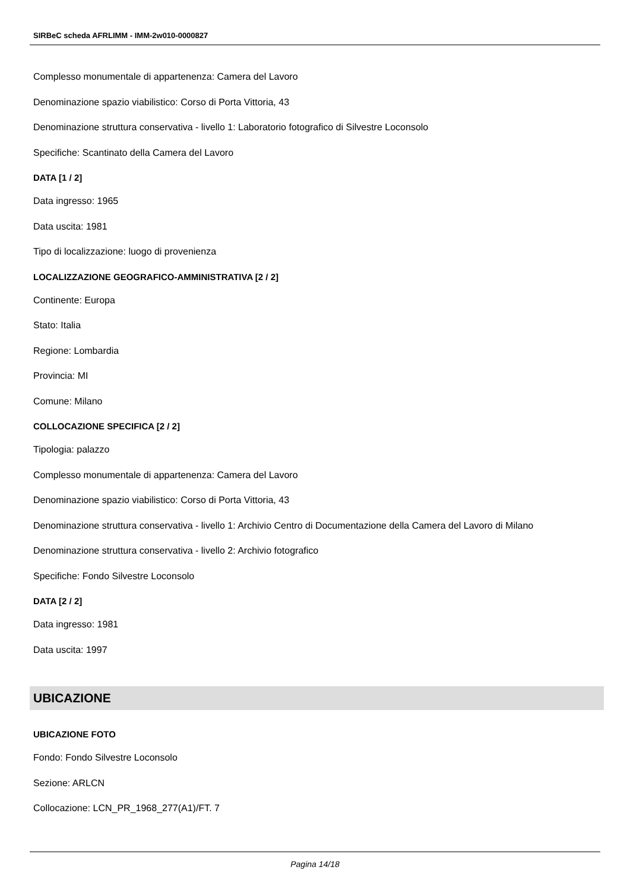SIRBeC scheda AFRLIMM - IMM-2w010-0000827
Complesso monumentale di appartenenza: Camera del Lavoro
Denominazione spazio viabilistico: Corso di Porta Vittoria, 43
Denominazione struttura conservativa - livello 1: Laboratorio fotografico di Silvestre Loconsolo
Specifiche: Scantinato della Camera del Lavoro
DATA [1 / 2]
Data ingresso: 1965
Data uscita: 1981
Tipo di localizzazione: luogo di provenienza
LOCALIZZAZIONE GEOGRAFICO-AMMINISTRATIVA [2 / 2]
Continente: Europa
Stato: Italia
Regione: Lombardia
Provincia: MI
Comune: Milano
COLLOCAZIONE SPECIFICA [2 / 2]
Tipologia: palazzo
Complesso monumentale di appartenenza: Camera del Lavoro
Denominazione spazio viabilistico: Corso di Porta Vittoria, 43
Denominazione struttura conservativa - livello 1: Archivio Centro di Documentazione della Camera del Lavoro di Milano
Denominazione struttura conservativa - livello 2: Archivio fotografico
Specifiche: Fondo Silvestre Loconsolo
DATA [2 / 2]
Data ingresso: 1981
Data uscita: 1997
UBICAZIONE
UBICAZIONE FOTO
Fondo: Fondo Silvestre Loconsolo
Sezione: ARLCN
Collocazione: LCN_PR_1968_277(A1)/FT. 7
Pagina 14/18